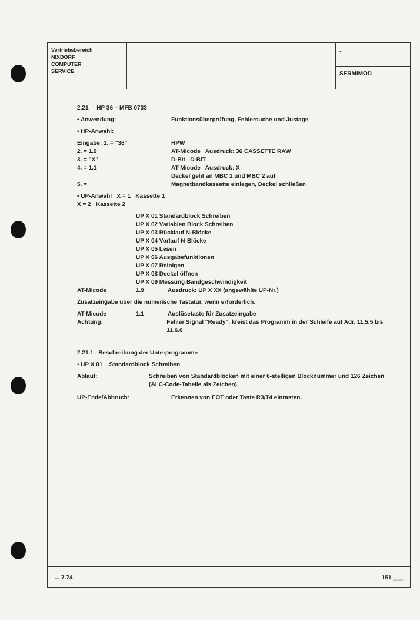Vertriebsbereich
NIXDORF
COMPUTER
SERVICE
.
SERMIMOD
2.21 HP 36 – MFB 0733
• Anwendung: Funktionsüberprüfung, Fehlersuche und Justage
• HP-Anwahl:
Eingabe: 1. = "36" HPW
2. = 1.9 AT-Micode Ausdruck: 36 CASSETTE RAW
3. = "X" D-Bit D-BIT
4. = 1.1 AT-Micode Ausdruck: X
Deckel geht an MBC 1 und MBC 2 auf
5. = Magnetbandkassette einlegen, Deckel schließen
• UP-Anwahl X = 1 Kassette 1
X = 2 Kassette 2
UP X 01 Standardblock Schreiben
UP X 02 Variablen Block Schreiben
UP X 03 Rücklauf N-Blöcke
UP X 04 Vorlauf N-Blöcke
UP X 05 Lesen
UP X 06 Ausgabefunktionen
UP X 07 Reinigen
UP X 08 Deckel öffnen
UP X 09 Messung Bandgeschwindigkeit
AT-Micode 1.9 Ausdruck: UP X XX (angewählte UP-Nr.)
Zusatzeingabe über die numerische Tastatur, wenn erforderlich.
AT-Micode 1.1 Auslösetaste für Zusatzeingabe
Achtung: Fehler Signal "Ready", kreist das Programm in der Schleife auf Adr. 11.5.5 bis 11.6.0
2.21.1 Beschreibung der Unterprogramme
• UP X 01 Standardblock Schreiben
Ablauf: Schreiben von Standardblöcken mit einer 6-stelligen Blocknummer und 126 Zeichen (ALC-Code-Tabelle als Zeichen).
UP-Ende/Abbruch: Erkennen von EOT oder Taste R3/T4 einrasten.
... 7.74 151 ___